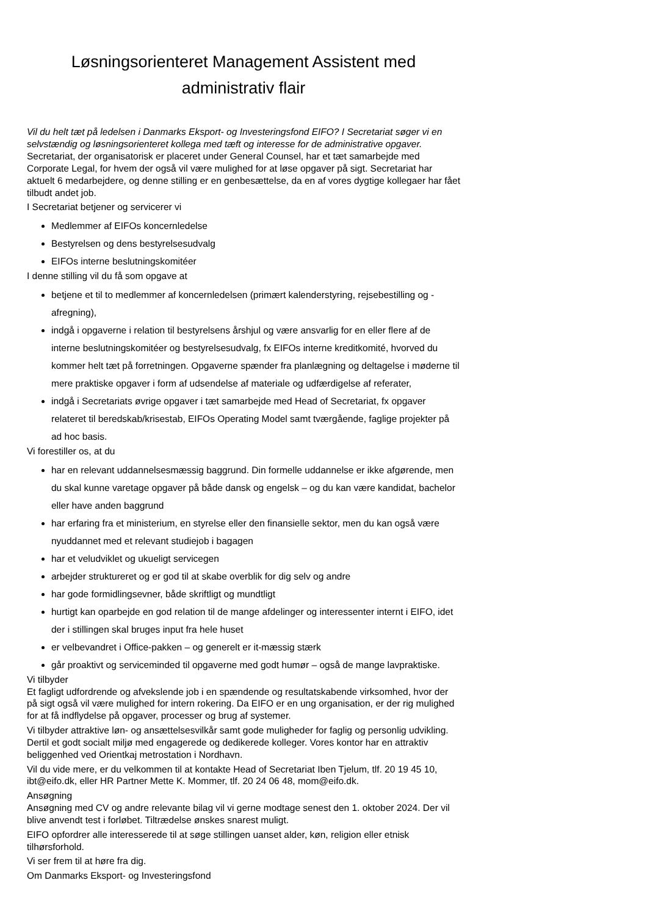Løsningsorienteret Management Assistent med administrativ flair
Vil du helt tæt på ledelsen i Danmarks Eksport- og Investeringsfond EIFO? I Secretariat søger vi en selvstændig og løsningsorienteret kollega med tæft og interesse for de administrative opgaver.
Secretariat, der organisatorisk er placeret under General Counsel, har et tæt samarbejde med Corporate Legal, for hvem der også vil være mulighed for at løse opgaver på sigt. Secretariat har aktuelt 6 medarbejdere, og denne stilling er en genbesættelse, da en af vores dygtige kollegaer har fået tilbudt andet job.
I Secretariat betjener og servicerer vi
Medlemmer af EIFOs koncernledelse
Bestyrelsen og dens bestyrelsesudvalg
EIFOs interne beslutningskomitéer
I denne stilling vil du få som opgave at
betjene et til to medlemmer af koncernledelsen (primært kalenderstyring, rejsebestilling og -afregning),
indgå i opgaverne i relation til bestyrelsens årshjul og være ansvarlig for en eller flere af de interne beslutningskomitéer og bestyrelsesudvalg, fx EIFOs interne kreditkomité, hvorved du kommer helt tæt på forretningen. Opgaverne spænder fra planlægning og deltagelse i møderne til mere praktiske opgaver i form af udsendelse af materiale og udfærdigelse af referater,
indgå i Secretariats øvrige opgaver i tæt samarbejde med Head of Secretariat, fx opgaver relateret til beredskab/krisestab, EIFOs Operating Model samt tværgående, faglige projekter på ad hoc basis.
Vi forestiller os, at du
har en relevant uddannelsesmæssig baggrund. Din formelle uddannelse er ikke afgørende, men du skal kunne varetage opgaver på både dansk og engelsk – og du kan være kandidat, bachelor eller have anden baggrund
har erfaring fra et ministerium, en styrelse eller den finansielle sektor, men du kan også være nyuddannet med et relevant studiejob i bagagen
har et veludviklet og ukueligt servicegen
arbejder struktureret og er god til at skabe overblik for dig selv og andre
har gode formidlingsevner, både skriftligt og mundtligt
hurtigt kan oparbejde en god relation til de mange afdelinger og interessenter internt i EIFO, idet der i stillingen skal bruges input fra hele huset
er velbevandret i Office-pakken – og generelt er it-mæssig stærk
går proaktivt og serviceminded til opgaverne med godt humør – også de mange lavpraktiske.
Vi tilbyder
Et fagligt udfordrende og afvekslende job i en spændende og resultatskabende virksomhed, hvor der på sigt også vil være mulighed for intern rokering. Da EIFO er en ung organisation, er der rig mulighed for at få indflydelse på opgaver, processer og brug af systemer.
Vi tilbyder attraktive løn- og ansættelsesvilkår samt gode muligheder for faglig og personlig udvikling. Dertil et godt socialt miljø med engagerede og dedikerede kolleger. Vores kontor har en attraktiv beliggenhed ved Orientkaj metrostation i Nordhavn.
Vil du vide mere, er du velkommen til at kontakte Head of Secretariat Iben Tjelum, tlf. 20 19 45 10, ibt@eifo.dk, eller HR Partner Mette K. Mommer, tlf. 20 24 06 48, mom@eifo.dk.
Ansøgning
Ansøgning med CV og andre relevante bilag vil vi gerne modtage senest den 1. oktober 2024. Der vil blive anvendt test i forløbet. Tiltrædelse ønskes snarest muligt.
EIFO opfordrer alle interesserede til at søge stillingen uanset alder, køn, religion eller etnisk tilhørsforhold.
Vi ser frem til at høre fra dig.
Om Danmarks Eksport- og Investeringsfond